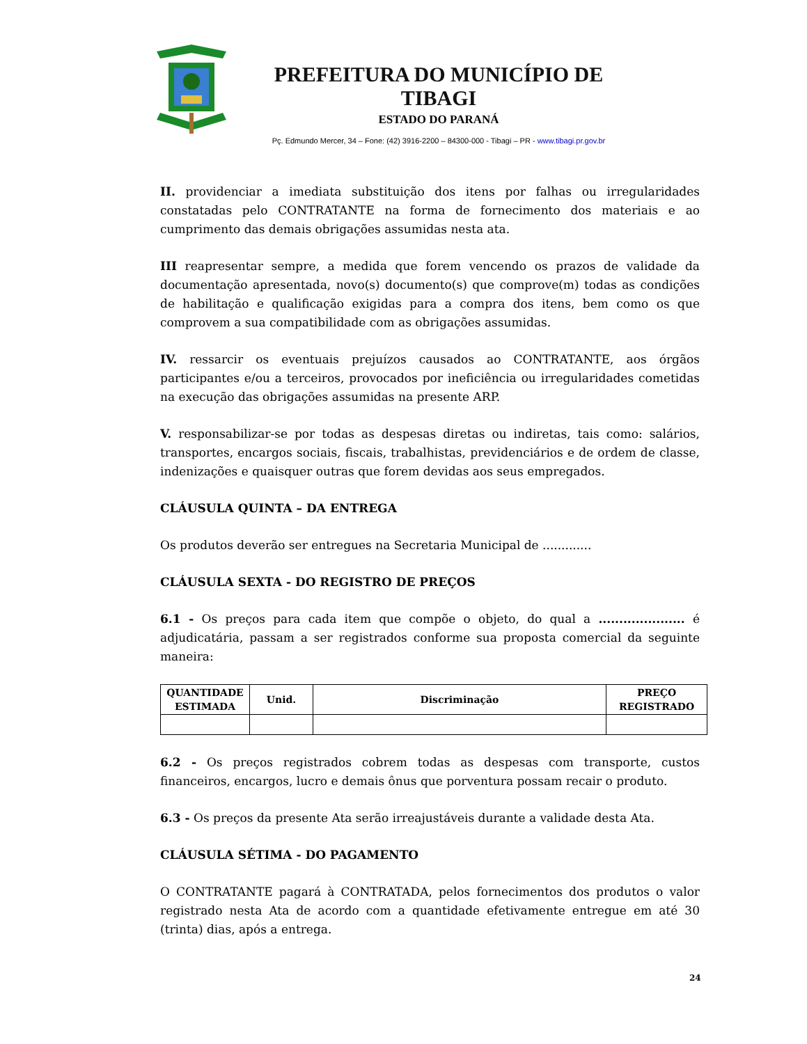PREFEITURA DO MUNICÍPIO DE TIBAGI
ESTADO DO PARANÁ
Pç. Edmundo Mercer, 34 – Fone: (42) 3916-2200 – 84300-000 - Tibagi – PR - www.tibagi.pr.gov.br
II. providenciar a imediata substituição dos itens por falhas ou irregularidades constatadas pelo CONTRATANTE na forma de fornecimento dos materiais e ao cumprimento das demais obrigações assumidas nesta ata.
III reapresentar sempre, a medida que forem vencendo os prazos de validade da documentação apresentada, novo(s) documento(s) que comprove(m) todas as condições de habilitação e qualificação exigidas para a compra dos itens, bem como os que comprovem a sua compatibilidade com as obrigações assumidas.
IV. ressarcir os eventuais prejuízos causados ao CONTRATANTE, aos órgãos participantes e/ou a terceiros, provocados por ineficiência ou irregularidades cometidas na execução das obrigações assumidas na presente ARP.
V. responsabilizar-se por todas as despesas diretas ou indiretas, tais como: salários, transportes, encargos sociais, fiscais, trabalhistas, previdenciários e de ordem de classe, indenizações e quaisquer outras que forem devidas aos seus empregados.
CLÁUSULA QUINTA – DA ENTREGA
Os produtos deverão ser entregues na Secretaria Municipal de .............
CLÁUSULA SEXTA - DO REGISTRO DE PREÇOS
6.1 - Os preços para cada item que compõe o objeto, do qual a ..................... é adjudicatária, passam a ser registrados conforme sua proposta comercial da seguinte maneira:
| QUANTIDADE ESTIMADA | Unid. | Discriminação | PREÇO REGISTRADO |
| --- | --- | --- | --- |
6.2 - Os preços registrados cobrem todas as despesas com transporte, custos financeiros, encargos, lucro e demais ônus que porventura possam recair o produto.
6.3 - Os preços da presente Ata serão irreajustáveis durante a validade desta Ata.
CLÁUSULA SÉTIMA - DO PAGAMENTO
O CONTRATANTE pagará à CONTRATADA, pelos fornecimentos dos produtos o valor registrado nesta Ata de acordo com a quantidade efetivamente entregue em até 30 (trinta) dias, após a entrega.
24